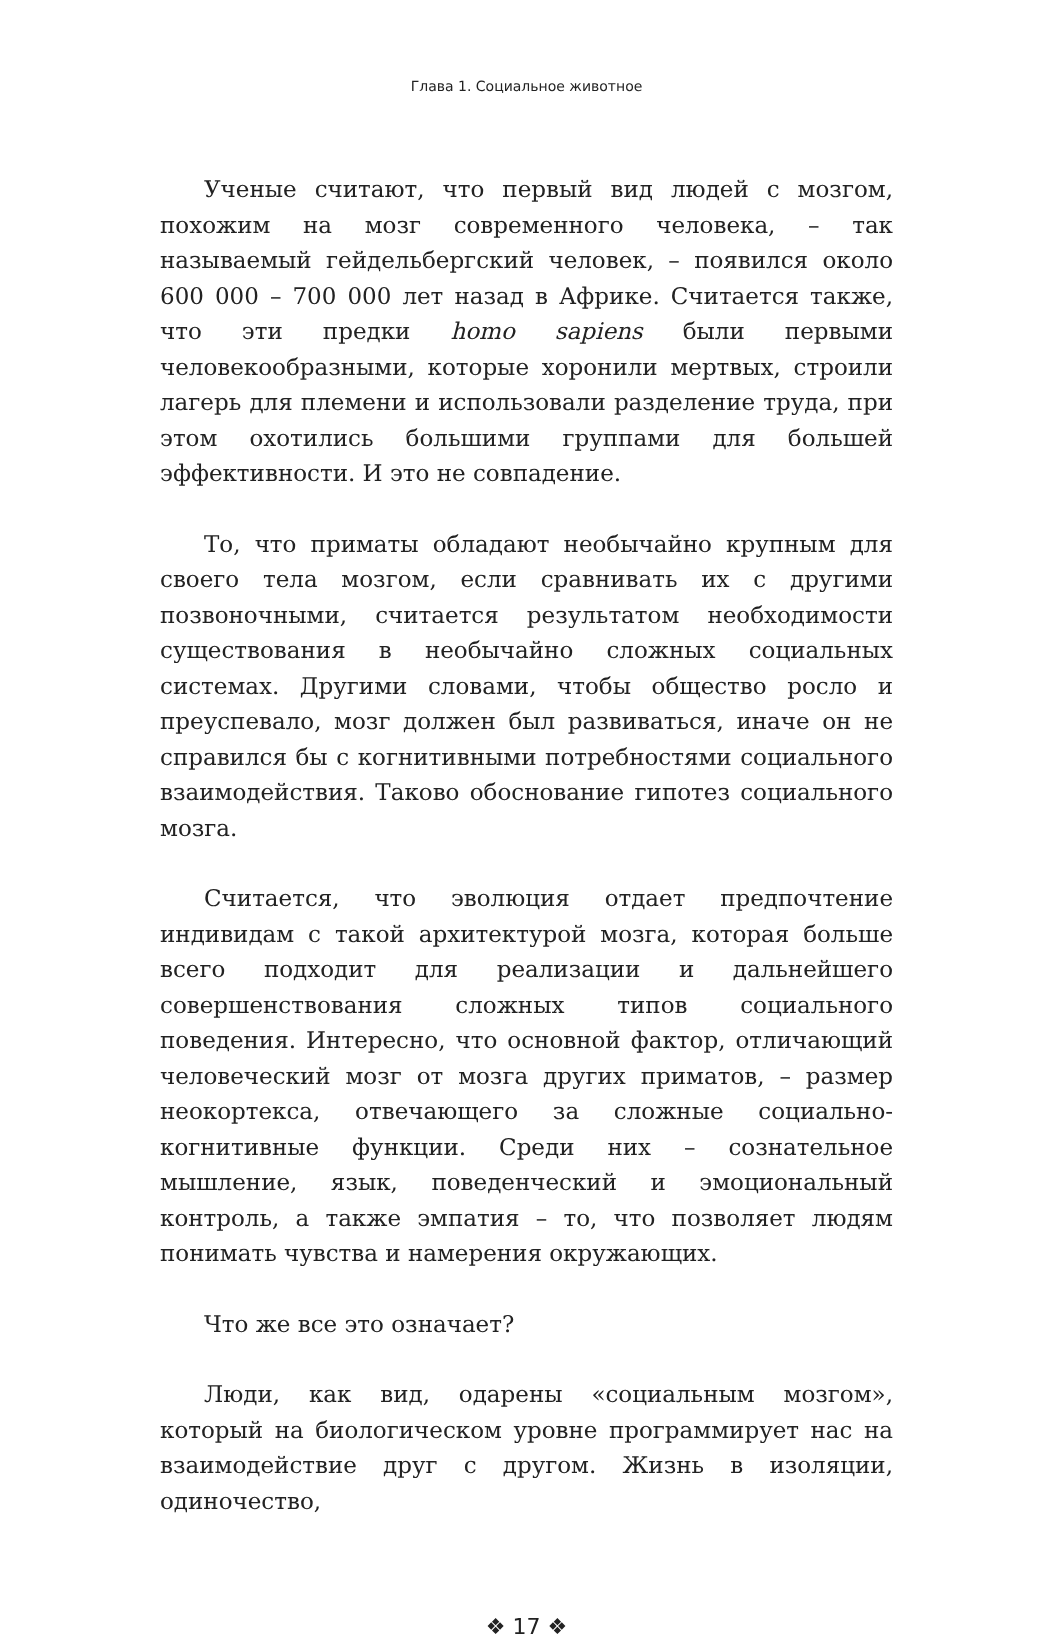Глава 1. Социальное животное
Ученые считают, что первый вид людей с мозгом, похожим на мозг современного человека, – так называемый гейдельбергский человек, – появился около 600 000 – 700 000 лет назад в Африке. Считается также, что эти предки homo sapiens были первыми человекообразными, которые хоронили мертвых, строили лагерь для племени и использовали разделение труда, при этом охотились большими группами для большей эффективности. И это не совпадение.
То, что приматы обладают необычайно крупным для своего тела мозгом, если сравнивать их с другими позвоночными, считается результатом необходимости существования в необычайно сложных социальных системах. Другими словами, чтобы общество росло и преуспевало, мозг должен был развиваться, иначе он не справился бы с когнитивными потребностями социального взаимодействия. Таково обоснование гипотез социального мозга.
Считается, что эволюция отдает предпочтение индивидам с такой архитектурой мозга, которая больше всего подходит для реализации и дальнейшего совершенствования сложных типов социального поведения. Интересно, что основной фактор, отличающий человеческий мозг от мозга других приматов, – размер неокортекса, отвечающего за сложные социально-когнитивные функции. Среди них – сознательное мышление, язык, поведенческий и эмоциональный контроль, а также эмпатия – то, что позволяет людям понимать чувства и намерения окружающих.
Что же все это означает?
Люди, как вид, одарены «социальным мозгом», который на биологическом уровне программирует нас на взаимодействие друг с другом. Жизнь в изоляции, одиночество,
❖ 17 ❖